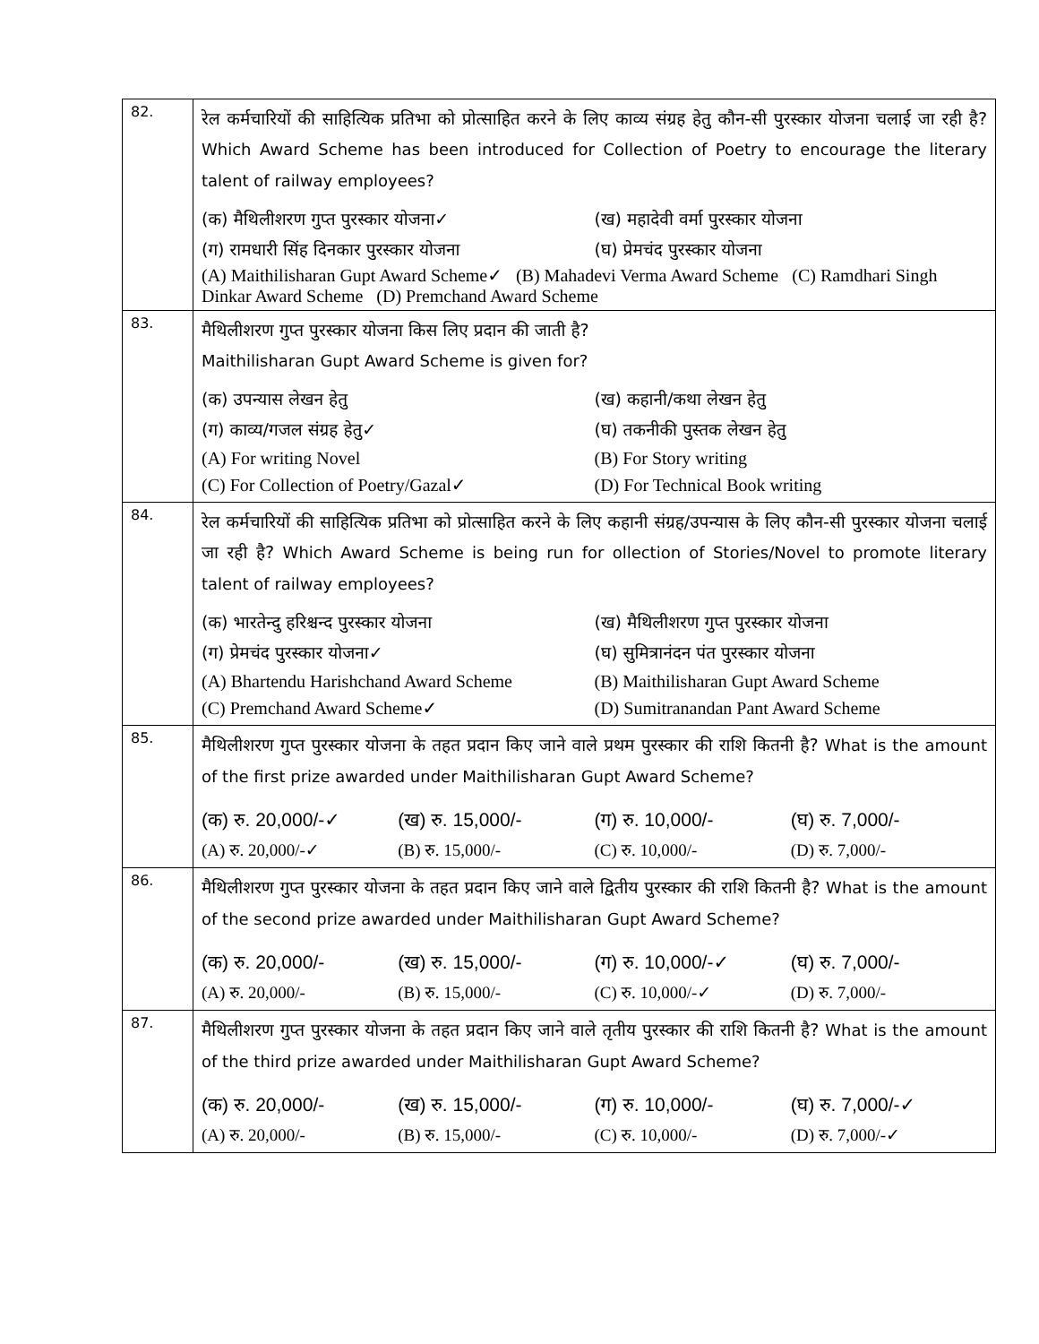| 82. | रेल कर्मचारियों की साहित्यिक प्रतिभा को प्रोत्साहित करने के लिए काव्य संग्रह हेतु कौन-सी पुरस्कार योजना चलाई जा रही है? Which Award Scheme has been introduced for Collection of Poetry to encourage the literary talent of railway employees? (क) मैथिलीशरण गुप्त पुरस्कार योजना✓ (ख) महादेवी वर्मा पुरस्कार योजना (ग) रामधारी सिंह दिनकार पुरस्कार योजना (घ) प्रेमचंद पुरस्कार योजना (A) Maithilisharan Gupt Award Scheme✓ (B) Mahadevi Verma Award Scheme (C) Ramdhari Singh Dinkar Award Scheme (D) Premchand Award Scheme |
| 83. | मैथिलीशरण गुप्त पुरस्कार योजना किस लिए प्रदान की जाती है? Maithilisharan Gupt Award Scheme is given for? (क) उपन्यास लेखन हेतु (ख) कहानी/कथा लेखन हेतु (ग) काव्य/गजल संग्रह हेतु✓ (घ) तकनीकी पुस्तक लेखन हेतु (A) For writing Novel (B) For Story writing (C) For Collection of Poetry/Gazal✓ (D) For Technical Book writing |
| 84. | रेल कर्मचारियों की साहित्यिक प्रतिभा को प्रोत्साहित करने के लिए कहानी संग्रह/उपन्यास के लिए कौन-सी पुरस्कार योजना चलाई जा रही है? Which Award Scheme is being run for ollection of Stories/Novel to promote literary talent of railway employees? (क) भारतेन्दु हरिश्चन्द पुरस्कार योजना (ख) मैथिलीशरण गुप्त पुरस्कार योजना (ग) प्रेमचंद पुरस्कार योजना✓ (घ) सुमित्रानंदन पंत पुरस्कार योजना (A) Bhartendu Harishchand Award Scheme (B) Maithilisharan Gupt Award Scheme (C) Premchand Award Scheme✓ (D) Sumitranandan Pant Award Scheme |
| 85. | मैथिलीशरण गुप्त पुरस्कार योजना के तहत प्रदान किए जाने वाले प्रथम पुरस्कार की राशि कितनी है? What is the amount of the first prize awarded under Maithilisharan Gupt Award Scheme? (क) रु. 20,000/-✓ (ख) रु. 15,000/- (ग) रु. 10,000/- (घ) रु. 7,000/- (A) रु. 20,000/-✓ (B) रु. 15,000/- (C) रु. 10,000/- (D) रु. 7,000/- |
| 86. | मैथिलीशरण गुप्त पुरस्कार योजना के तहत प्रदान किए जाने वाले द्वितीय पुरस्कार की राशि कितनी है? What is the amount of the second prize awarded under Maithilisharan Gupt Award Scheme? (क) रु. 20,000/- (ख) रु. 15,000/- (ग) रु. 10,000/-✓ (घ) रु. 7,000/- (A) रु. 20,000/- (B) रु. 15,000/- (C) रु. 10,000/-✓ (D) रु. 7,000/- |
| 87. | मैथिलीशरण गुप्त पुरस्कार योजना के तहत प्रदान किए जाने वाले तृतीय पुरस्कार की राशि कितनी है? What is the amount of the third prize awarded under Maithilisharan Gupt Award Scheme? (क) रु. 20,000/- (ख) रु. 15,000/- (ग) रु. 10,000/- (घ) रु. 7,000/-✓ (A) रु. 20,000/- (B) रु. 15,000/- (C) रु. 10,000/- (D) रु. 7,000/-✓ |